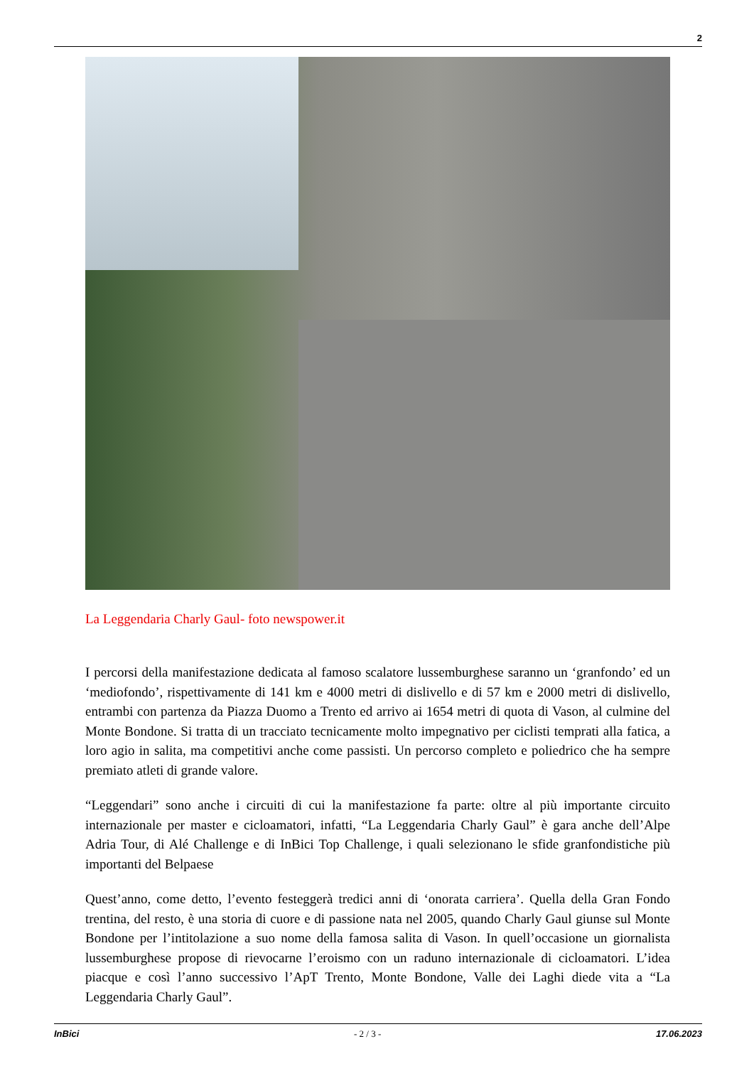2
La Leggendaria Charly Gaul- foto newspower.it
I percorsi della manifestazione dedicata al famoso scalatore lussemburghese saranno un ‘granfondo’ ed un ‘mediofondo’, rispettivamente di 141 km e 4000 metri di dislivello e di 57 km e 2000 metri di dislivello, entrambi con partenza da Piazza Duomo a Trento ed arrivo ai 1654 metri di quota di Vason, al culmine del Monte Bondone. Si tratta di un tracciato tecnicamente molto impegnativo per ciclisti temprati alla fatica, a loro agio in salita, ma competitivi anche come passisti. Un percorso completo e poliedrico che ha sempre premiato atleti di grande valore.
“Leggendari” sono anche i circuiti di cui la manifestazione fa parte: oltre al più importante circuito internazionale per master e cicloamatori, infatti, “La Leggendaria Charly Gaul” è gara anche dell’Alpe Adria Tour, di Alé Challenge e di InBici Top Challenge, i quali selezionano le sfide granfondistiche più importanti del Belpaese
Quest’anno, come detto, l’evento festeggerà tredici anni di ‘onorata carriera’. Quella della Gran Fondo trentina, del resto, è una storia di cuore e di passione nata nel 2005, quando Charly Gaul giunse sul Monte Bondone per l’intitolazione a suo nome della famosa salita di Vason. In quell’occasione un giornalista lussemburghese propose di rievocarne l’eroismo con un raduno internazionale di cicloamatori. L’idea piacque e così l’anno successivo l’ApT Trento, Monte Bondone, Valle dei Laghi diede vita a “La Leggendaria Charly Gaul”.
InBici - 2 / 3 - 17.06.2023